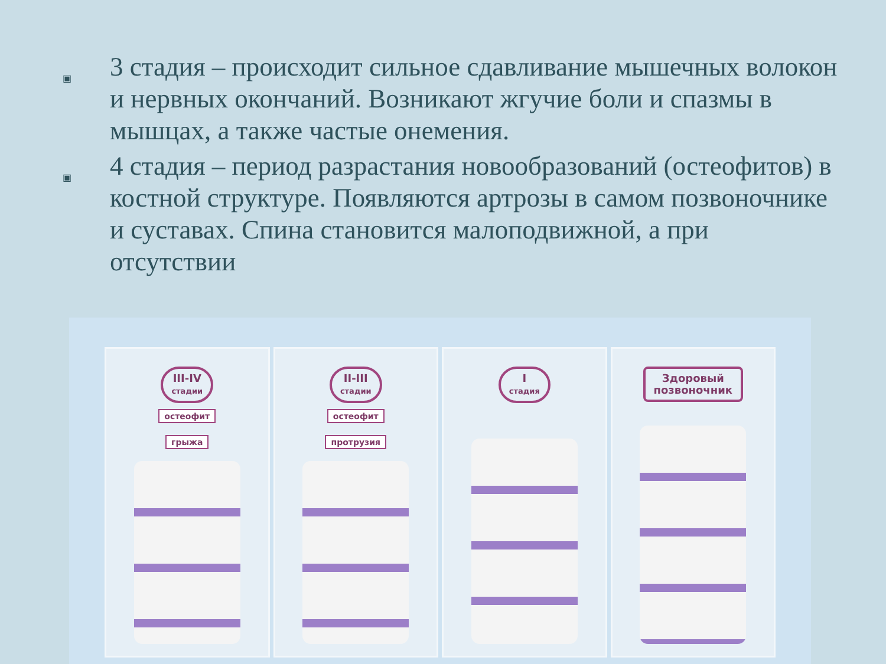▣
3 стадия – происходит сильное сдавливание мышечных волокон и нервных окончаний. Возникают жгучие боли и спазмы в мышцах, а также частые онемения.
▣
4 стадия – период разрастания новообразований (остеофитов) в костной структуре. Появляются артрозы в самом позвоночнике и суставах. Спина становится малоподвижной, а при отсутствии
III-IV
стадии
остеофит
грыжа
II-III
стадии
остеофит
протрузия
I
стадия
Здоровый
позвоночник